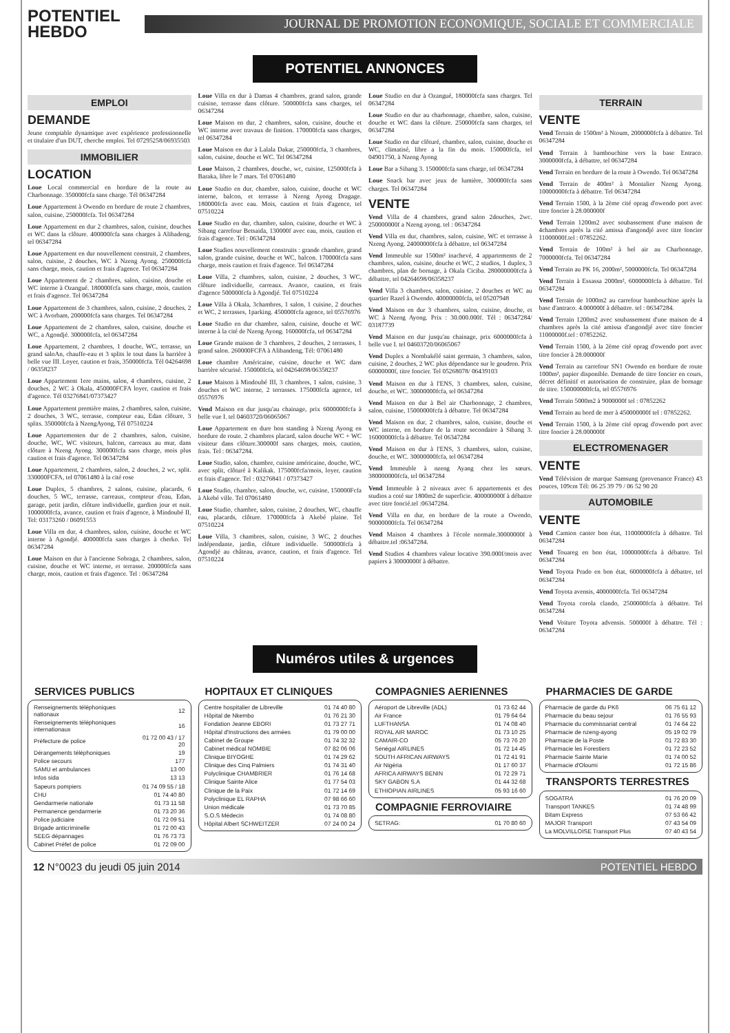POTENTIEL
HEBDO
JOURNAL DE PROMOTION ECONOMIQUE, SOCIALE ET COMMERCIALE
POTENTIEL ANNONCES
EMPLOI
DEMANDE
Jeune comptable dynamique avec expérience professionnelle et titulaire d'un DUT, cherche emploi. Tel 07295258/06935503
IMMOBILIER
LOCATION
Loue Local commercial en bordure de la route au Charbonnage. 350000fcfa sans charge. Tél 06347284
Loue Appartement à Owendo en bordure de route 2 chambres, salon, cuisine, 250000fcfa. Tel 06347284
Loue Appartement en dur 2 chambres, salon, cuisine, douches et WC dans la clôture. 400000fcfa sans charges à Alibadeng, tel 06347284
Loue Appartement en dur nouvellement construit, 2 chambres, salon, cuisine, 2 douches, WC à Nzeng Ayong. 250000fcfa sans charge, mois, caution et frais d'agence. Tel 06347284
Loue Appartement de 2 chambres, salon, cuisine, douche et WC interne à Ozangué. 180000fcfa sans charge, mois, caution et frais d'agence. Tel 06347284
Loue Appartement de 3 chambres, salon, cuisine, 2 douches, 2 WC à Avorbam, 200000fcfa sans charges. Tel 06347284
Loue Appartement de 2 chambres, salon, cuisine, douche et WC, a Agondjé. 300000fcfa, tel 06347284
Loue Appartement, 2 chambres, 1 douche, WC, terrasse, un grand saloAn, chauffe-eau et 3 splits le tout dans la barrière à belle vue III. Loyer, caution et frais, 350000fcfa. Tél 04264698 / 06358237
Loue Appartement 1ere mains, salon, 4 chambres, cuisine, 2 douches, 2 WC à Okala, 450000FCFA loyer, caution et frais d'agence. Tél 03276841/07373427
Loue Appartement première mains, 2 chambres, salon, cuisine, 2 douches, 3 WC, terrasse, compteur eau, Edan clôture, 3 splits. 350000fcfa à NzengAyong, Tél 07510224
Loue Appartementen dur de 2 chambres, salon, cuisine, douche, WC, WC visiteurs, balcon, carreaux au mur, dans clôture à Nzeng Ayong. 300000fcfa sans charge, mois plus caution et frais d'agence. Tel 06347284
Loue Appartement, 2 chambres, salon, 2 douches, 2 wc, split. 330000FCFA, tel 07061480 à la cité rose
Loue Duplex, 5 chambres, 2 salons, cuisine, placards, 6 douches, 5 WC, terrasse, carreaux, compteur d'eau, Edan, garage, petit jardin, clôture individuelle, gardien jour et nuit. 1000000fcfa, avance, caution et frais d'agence, à Mindoubé II, Tel: 03173260 / 06091553
Loue Villa en dur, 4 chambres, salon, cuisine, douche et WC interne à Agondjé. 400000fcfa sans charges à cherko. Tel 06347284
Loue Maison en dur à l'ancienne Sobraga, 2 chambres, salon, cuisine, douche et WC interne, et terrasse. 200000fcfa sans charge, mois, caution et frais d'agence. Tel : 06347284
Loue Villa en dur à Damas 4 chambres, grand salon, grande cuisine, terrasse dans clôture. 500000fcfa sans charges, tel 06347284
Loue Maison en dur, 2 chambres, salon, cuisine, douche et WC interne avec travaux de finition. 170000fcfa sans charges, tel 06347284
Loue Maison en dur à Lalala Dakar, 250000fcfa, 3 chambres, salon, cuisine, douche et WC. Tel 06347284
Loue Maison, 2 chambres, douche, wc, cuisine, 125000fcfa à Baraka, libre le 7 mars. Tel 07061480
Loue Studio en dur, chambre, salon, cuisine, douche et WC interne, balcon, et terrasse à Nzeng Ayong Dragage. 180000fcfa avec eau. Mois, caution et frais d'agence, tel 07510224
Loue Studio en dur, chambre, salon, cuisine, douche et WC à Sibang carrefour Betsaida, 130000f avec eau, mois, caution et frais d'agence. Tel : 06347284
Loue Studios nouvellement construits : grande chambre, grand salon, grande cuisine, douche et WC, balcon. 170000fcfa sans charge, mois caution et frais d'agence. Tel 06347284
Loue Villa, 2 chambres, salon, cuisine, 2 douches, 3 WC, clôture individuelle, carreaux. Avance, caution, et frais d'agence 500000fcfa à Agondjé. Tel 07510224
Loue Villa à Okala, 3chambres, 1 salon, 1 cuisine, 2 douches et WC, 2 terrasses, 1parking. 450000fcfa agence, tel 05576976
Loue Studio en dur chambre, salon, cuisine, douche et WC interne à la cité de Nzeng Ayong. 160000fcfa, tel 06347284
Loue Grande maison de 3 chambres, 2 douches, 2 terrasses, 1 grand salon. 260000FCFA à Alibandeng, Tél: 07061480
Loue chambre Américaine, cuisine, douche et WC dans barrière sécurisé. 150000fcfa, tel 04264698/06358237
Loue Maison à Mindoubé III, 3 chambres, 1 salon, cuisine, 3 douches et WC interne, 2 terrasses. 175000fcfa agence, tel 05576976
Vend Maison en dur jusqu'au chainage, prix 6000000fcfa à belle vue I. tel 04603720/06065067
Loue Appartement en dure bon standing à Nzeng Ayong en bordure de route. 2 chambres placard, salon douche WC + WC visiteur dans clôture.300000f sans charges, mois, caution, frais. Tel : 06347284.
Loue Studio, salon, chambre, cuisine américaine, douche, WC, avec split, clôturé à Kalikak. 175000fcfa/mois, loyer, caution et frais d'agence. Tel : 03276841 / 07373427
Loue Studio, chambre, salon, douche, wc, cuisine, 150000Fcfa à Akebé ville. Tel 07061480
Loue Studio, chambre, salon, cuisine, 2 douches, WC, chauffe eau, placards, clôture. 170000fcfa à Akebé plaine. Tel 07510224
Loue Villa, 3 chambres, salon, cuisine, 3 WC, 2 douches indépendante, jardin, clôture individuelle. 500000fcfa à Agondjé au château, avance, caution, et frais d'agence. Tel 07510224
Loue Studio en dur à Ozangué, 180000fcfa sans charges. Tel 06347284
Loue Studio en dur au charbonnage, chambre, salon, cuisine, douche et WC dans la clôture. 250000fcfa sans charges, tel 06347284
Loue Studio en dur clôturé, chambre, salon, cuisine, douche et WC, climatisé, libre a la fin du mois. 150000fcfa, tel 04901750, à Nzeng Ayong
Loue Bar a Sibang 3. 150000fcfa sans charge, tel 06347284
Loue Snack bar avec jeux de lumière, 300000fcfa sans charges. Tel 06347284
VENTE
Vend Villa de 4 chambres, grand salon 2douches, 2wc. 250000000f a Nzeng ayong. tel : 06347284
Vend Villa en dur, chambres, salon, cuisine, WC et terrasse à Nzeng Ayong. 24000000fcfa à débattre, tel 06347284
Vend Immeuble sur 1500m² inachevé, 4 appartements de 2 chambres, salon, cuisine, douche et WC, 2 studios, 1 duplex, 3 chambres, plan de bornage, à Okala Ciciba. 280000000fcfa à débattre, tel 04264698/06358237
Vend Villa 3 chambres, salon, cuisine, 2 douches et WC au quartier Razel à Owendo. 40000000fcfa, tel 05207948
Vend Maison en dur 3 chambres, salon, cuisine, douche, et WC à Nzeng Ayong. Prix : 30.000.000f. Tél : 06347284/ 03187739
Vend Maison en dur jusqu'au chainage, prix 6000000fcfa à belle vue I. tel 04603720/06065067
Vend Duplex a Nombakélé saint germain, 3 chambres, salon, cuisine, 2 douches, 2 WC plus dépendance sur le goudron. Prix 60000000f, titre foncier. Tel 05268078/ 06439103
Vend Maison en dur à l'ENS, 3 chambres, salon, cuisine, douche, et WC. 30000000fcfa, tel 06347284
Vend Maison en dur à Bel air Charbonnage, 2 chambres, salon, cuisine, 15000000fcfa à débattre. Tel 06347284
Vend Maison en dur, 2 chambres, salon, cuisine, douche et WC interne, en bordure de la route secondaire à Sibang 3. 16000000fcfa à débattre. Tel 06347284
Vend Maison en dur à l'ENS, 3 chambres, salon, cuisine, douche, et WC. 30000000fcfa, tel 06347284
Vend Immeuble à nzeng Ayang chez les sœurs. 380000000fcfa, tel 06347284
Vend Immeuble à 2 niveaux avec 6 appartements et des studios a coté sur 1800m2 de superficie. 400000000f à débattre avec titre foncié.tel :06347284.
Vend Villa en dur, en bordure de la route a Owendo, 90000000fcfa. Tel 06347284
Vend Maison 4 chambres à l'école normale.30000000f à débattre.tel :06347284.
Vend Studios 4 chambres valeur locative 390.000f/mois avec papiers à 30000000f à débattre.
TERRAIN
VENTE
Vend Terrain de 1500m² à Ntoum, 2000000fcfa à débattre. Tel 06347284
Vend Terrain à bambouchine vers la base Entraco. 3000000fcfa, à débattre, tel 06347284
Vend Terrain en bordure de la route à Owendo. Tel 06347284
Vend Terrain de 400m² à Montalier Nzeng Ayong. 10000000fcfa à débattre. Tel 06347284
Vend Terrain 1500, à la 2ème cité oprag d'owendo port avec titre foncier à 28.000000f
Vend Terrain 1200m2 avec soubassement d'une maison de 4chambres après la cité amissa d'angondjé avec titre foncier 11000000f.tel : 07852262.
Vend Terrain de 100m² à bel air au Charbonnage, 7000000fcfa. Tel 06347284
Vend Terrain au PK 16, 2000m², 5000000fcfa. Tel 06347284
Vend Terrain à Essassa 2000m², 6000000fcfa à débattre. Tel 06347284
Vend Terrain de 1000m2 au carrefour bambouchine après la base d'antraco. 4.000000f à débattre. tel : 06347284.
Vend Terrain 1200m2 avec soubassement d'une maison de 4 chambres après la cité amissa d'angondjé avec titre foncier 11000000f.tel : 07852262.
Vend Terrain 1500, à la 2ème cité oprag d'owendo port avec titre foncier à 28.000000f
Vend Terrain au carrefour SN1 Owendo en bordure de route 1000m², papier disponible. Demande de titre foncier en cours, décret définitif et autorisation de construire, plan de bornage de titre. 150000000fcfa, tel 05576976
Vend Terrain 5000m2 à 9000000f tel : 07852262
Vend Terrain au bord de mer à 450000000f tel : 07852262.
Vend Terrain 1500, à la 2ème cité oprag d'owendo port avec titre foncier à 28.000000f
ELECTROMENAGER
VENTE
Vend Télévision de marque Samsung (provenance France) 43 pouces, 109cm Tél: 06 25 39 79 / 06 52 90 20
AUTOMOBILE
VENTE
Vend Camion canter bon état, 11000000fcfa à débattre. Tel 06347284
Vend Touareg en bon état, 10000000fcfa à débattre. Tel 06347284
Vend Toyota Prado en bon état, 6000000fcfa à débattre, tel 06347284
Vend Toyota avensis, 4000000fcfa. Tel 06347284
Vend Toyota corola clando, 2500000fcfa à débattre. Tel 06347284
Vend Voiture Toyota advensis. 500000f à débattre. Tél : 06347284
Numéros utiles & urgences
SERVICES PUBLICS
| Renseignements téléphoniques nationaux | 12 |
| Renseignements téléphoniques internationaux | 16 |
| Préfecture de police | 01 72 00 43 / 17 20 |
| Dérangements téléphoniques | 19 |
| Police secours | 177 |
| SAMU et ambulances | 13 00 |
| Infos sida | 13 13 |
| Sapeurs pompiers | 01 74 09 55 / 18 |
| CHU | 01 74 40 80 |
| Gendarmerie nationale | 01 73 11 58 |
| Permanence gendarmerie | 01 73 20 36 |
| Police judiciaire | 01 72 09 51 |
| Brigade anticriminelle | 01 72 00 43 |
| SEEG dépannages | 01 76 73 73 |
| Cabinet Préfet de police | 01 72 09 00 |
HOPITAUX ET CLINIQUES
| Centre hospitalier de Libreville | 01 74 40 80 |
| Hôpital de Nkembo | 01 76 21 30 |
| Fondation Jeanne EBORI | 01 73 27 71 |
| Hôpital d'Instructions des armées | 01 79 00 00 |
| Cabinet de Groupe | 01 74 32 32 |
| Cabinet médical NOMBIE | 07 82 06 06 |
| Clinique BIYOGHE | 01 74 29 62 |
| Clinique des Cinq Palmiers | 01 74 31 40 |
| Polyclinique CHAMBRIER | 01 76 14 68 |
| Clinique Sainte Alice | 01 77 54 03 |
| Clinique de la Paix | 01 72 14 69 |
| Polyclinique EL RAPHA | 07 98 66 60 |
| Union médicale | 01 73 70 85 |
| S.O.S Médecin | 01 74 08 80 |
| Hôpital Albert SCHWEITZER | 07 24 00 24 |
COMPAGNIES AERIENNES
| Aéroport de Libreville (ADL) | 01 73 62 44 |
| Air France | 01 79 64 64 |
| LUFTHANSA | 01 74 08 40 |
| ROYAL AIR MAROC | 01 73 10 25 |
| CAMAIR-CO | 05 73 76 20 |
| Sénégal AIRLINES | 01 72 14 45 |
| SOUTH AFRICAN AIRWAYS | 01 72 41 91 |
| Air Nigéria | 01 17 60 37 |
| AFRICA AIRWAYS BENIN | 01 72 29 71 |
| SKY GABON S.A | 01 44 32 68 |
| ETHIOPIAN AIRLINES | 05 93 16 60 |
COMPAGNIE FERROVIAIRE
| SETRAG: | 01 70 80 60 |
PHARMACIES DE GARDE
| Pharmacie de garde du PK6 | 06 75 61 12 |
| Pharmacie du beau sejour | 01 76 55 93 |
| Pharmacie du commissariat central | 01 74 64 22 |
| Pharmacie de nzeng-ayong | 05 19 02 79 |
| Pharmacie de la Poste | 01 72 83 30 |
| Pharmacie les Forestiers | 01 72 23 52 |
| Pharmacie Sainte Marie | 01 74 00 52 |
| Pharmacie d'Oloumi | 01 72 15 86 |
TRANSPORTS TERRESTRES
| SOGATRA | 01 76 20 09 |
| Transport TANKES | 01 74 48 99 |
| Bitam Express | 07 53 66 42 |
| MAJOR Transport | 07 43 54 09 |
| La MOLVILLOISE Transport Plus | 07 40 43 54 |
12 N°0023 du jeudi 05 juin 2014 POTENTIEL HEBDO